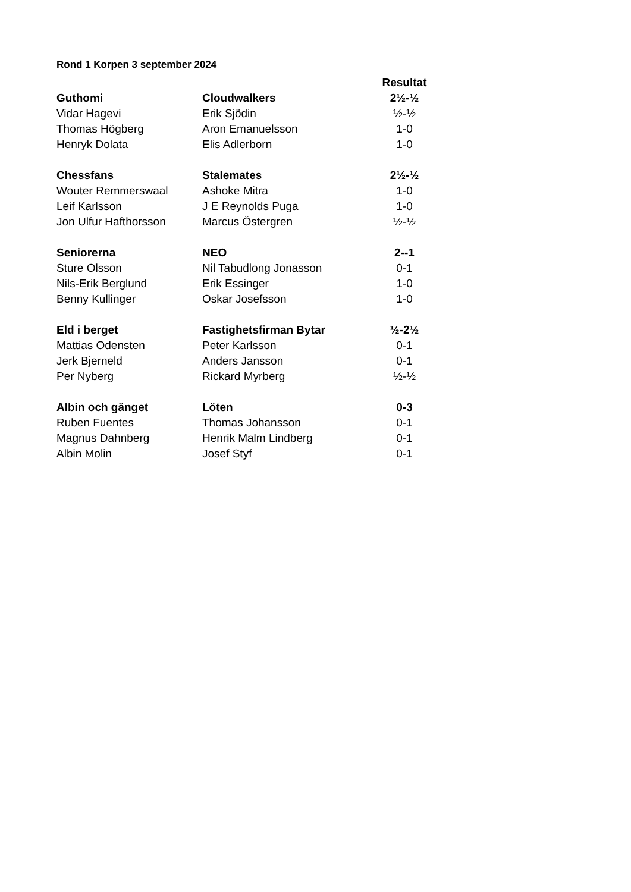Rond 1 Korpen 3 september 2024
| | | Resultat |
| --- | --- | --- |
| Guthomi | Cloudwalkers | 2½-½ |
| Vidar Hagevi | Erik Sjödin | ½-½ |
| Thomas Högberg | Aron Emanuelsson | 1-0 |
| Henryk Dolata | Elis Adlerborn | 1-0 |
| Chessfans | Stalemates | 2½-½ |
| Wouter Remmerswaal | Ashoke Mitra | 1-0 |
| Leif Karlsson | J E Reynolds Puga | 1-0 |
| Jon Ulfur Hafthorsson | Marcus Östergren | ½-½ |
| Seniorerna | NEO | 2--1 |
| Sture Olsson | Nil Tabudlong Jonasson | 0-1 |
| Nils-Erik Berglund | Erik Essinger | 1-0 |
| Benny Kullinger | Oskar Josefsson | 1-0 |
| Eld i berget | Fastighetsfirman Bytar | ½-2½ |
| Mattias Odensten | Peter Karlsson | 0-1 |
| Jerk Bjerneld | Anders Jansson | 0-1 |
| Per Nyberg | Rickard Myrberg | ½-½ |
| Albin och gänget | Löten | 0-3 |
| Ruben Fuentes | Thomas Johansson | 0-1 |
| Magnus Dahnberg | Henrik Malm Lindberg | 0-1 |
| Albin Molin | Josef Styf | 0-1 |